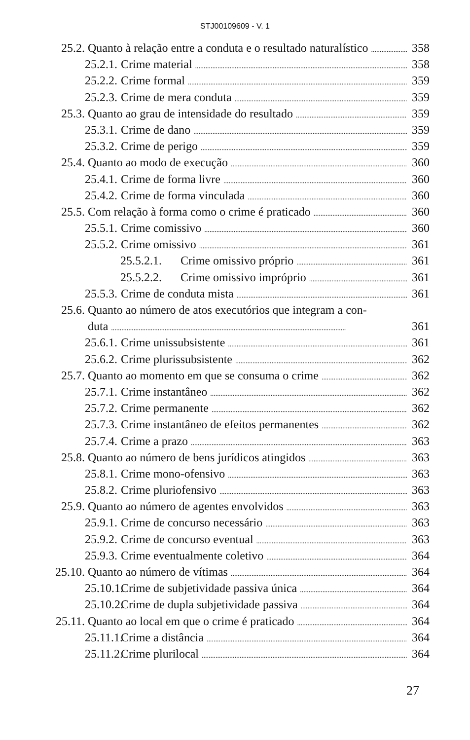STJ00109609 - V. 1
25.2. Quanto à relação entre a conduta e o resultado naturalístico 358
25.2.1. Crime material 358
25.2.2. Crime formal 359
25.2.3. Crime de mera conduta 359
25.3. Quanto ao grau de intensidade do resultado 359
25.3.1. Crime de dano 359
25.3.2. Crime de perigo 359
25.4. Quanto ao modo de execução 360
25.4.1. Crime de forma livre 360
25.4.2. Crime de forma vinculada 360
25.5. Com relação à forma como o crime é praticado 360
25.5.1. Crime comissivo 360
25.5.2. Crime omissivo 361
25.5.2.1. Crime omissivo próprio 361
25.5.2.2. Crime omissivo impróprio 361
25.5.3. Crime de conduta mista 361
25.6. Quanto ao número de atos executórios que integram a con-
duta 361
25.6.1. Crime unissubsistente 361
25.6.2. Crime plurissubsistente 362
25.7. Quanto ao momento em que se consuma o crime 362
25.7.1. Crime instantâneo 362
25.7.2. Crime permanente 362
25.7.3. Crime instantâneo de efeitos permanentes 362
25.7.4. Crime a prazo 363
25.8. Quanto ao número de bens jurídicos atingidos 363
25.8.1. Crime mono-ofensivo 363
25.8.2. Crime pluriofensivo 363
25.9. Quanto ao número de agentes envolvidos 363
25.9.1. Crime de concurso necessário 363
25.9.2. Crime de concurso eventual 363
25.9.3. Crime eventualmente coletivo 364
25.10. Quanto ao número de vítimas 364
25.10.1. Crime de subjetividade passiva única 364
25.10.2. Crime de dupla subjetividade passiva 364
25.11. Quanto ao local em que o crime é praticado 364
25.11.1. Crime a distância 364
25.11.2. Crime plurilocal 364
27